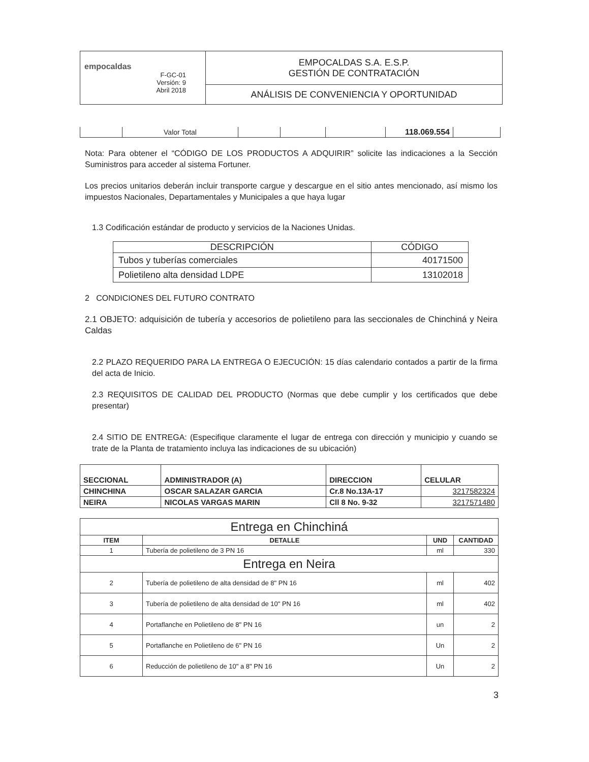| empocaldas F-GC-01 Versión: 9 Abril 2018 | EMPOCALDAS S.A. E.S.P. GESTIÓN DE CONTRATACIÓN |
| | ANÁLISIS DE CONVENIENCIA Y OPORTUNIDAD |
| | Valor Total | | | | 118.069.554 | |
Nota: Para obtener el “CÓDIGO DE LOS PRODUCTOS A ADQUIRIR” solicite las indicaciones a la Sección Suministros para acceder al sistema Fortuner.
Los precios unitarios deberán incluir transporte cargue y descargue en el sitio antes mencionado, así mismo los impuestos Nacionales, Departamentales y Municipales a que haya lugar
1.3 Codificación estándar de producto y servicios de la Naciones Unidas.
| DESCRIPCIÓN | CÓDIGO |
| --- | --- |
| Tubos y tuberías comerciales | 40171500 |
| Polietileno alta densidad LDPE | 13102018 |
2 CONDICIONES DEL FUTURO CONTRATO
2.1 OBJETO: adquisición de tubería y accesorios de polietileno para las seccionales de Chinchiná y Neira Caldas
2.2 PLAZO REQUERIDO PARA LA ENTREGA O EJECUCIÓN: 15 días calendario contados a partir de la firma del acta de Inicio.
2.3 REQUISITOS DE CALIDAD DEL PRODUCTO (Normas que debe cumplir y los certificados que debe presentar)
2.4 SITIO DE ENTREGA: (Especifique claramente el lugar de entrega con dirección y municipio y cuando se trate de la Planta de tratamiento incluya las indicaciones de su ubicación)
| SECCIONAL | ADMINISTRADOR (A) | DIRECCION | CELULAR |
| --- | --- | --- | --- |
| CHINCHINA | OSCAR SALAZAR GARCIA | Cr.8 No.13A-17 | 3217582324 |
| NEIRA | NICOLAS VARGAS MARIN | Cll 8 No. 9-32 | 3217571480 |
| Entrega en Chinchiná | | | |
| --- | --- | --- | --- |
| ITEM | DETALLE | UND | CANTIDAD |
| 1 | Tubería de polietileno de 3 PN 16 | ml | 330 |
| Entrega en Neira | | | |
| 2 | Tubería de polietileno de alta densidad de 8" PN 16 | ml | 402 |
| 3 | Tubería de polietileno de alta densidad de 10" PN 16 | ml | 402 |
| 4 | Portaflanche en Polietileno de 8" PN 16 | un | 2 |
| 5 | Portaflanche en Polietileno de 6" PN 16 | Un | 2 |
| 6 | Reducción de polietileno de 10" a 8" PN 16 | Un | 2 |
3